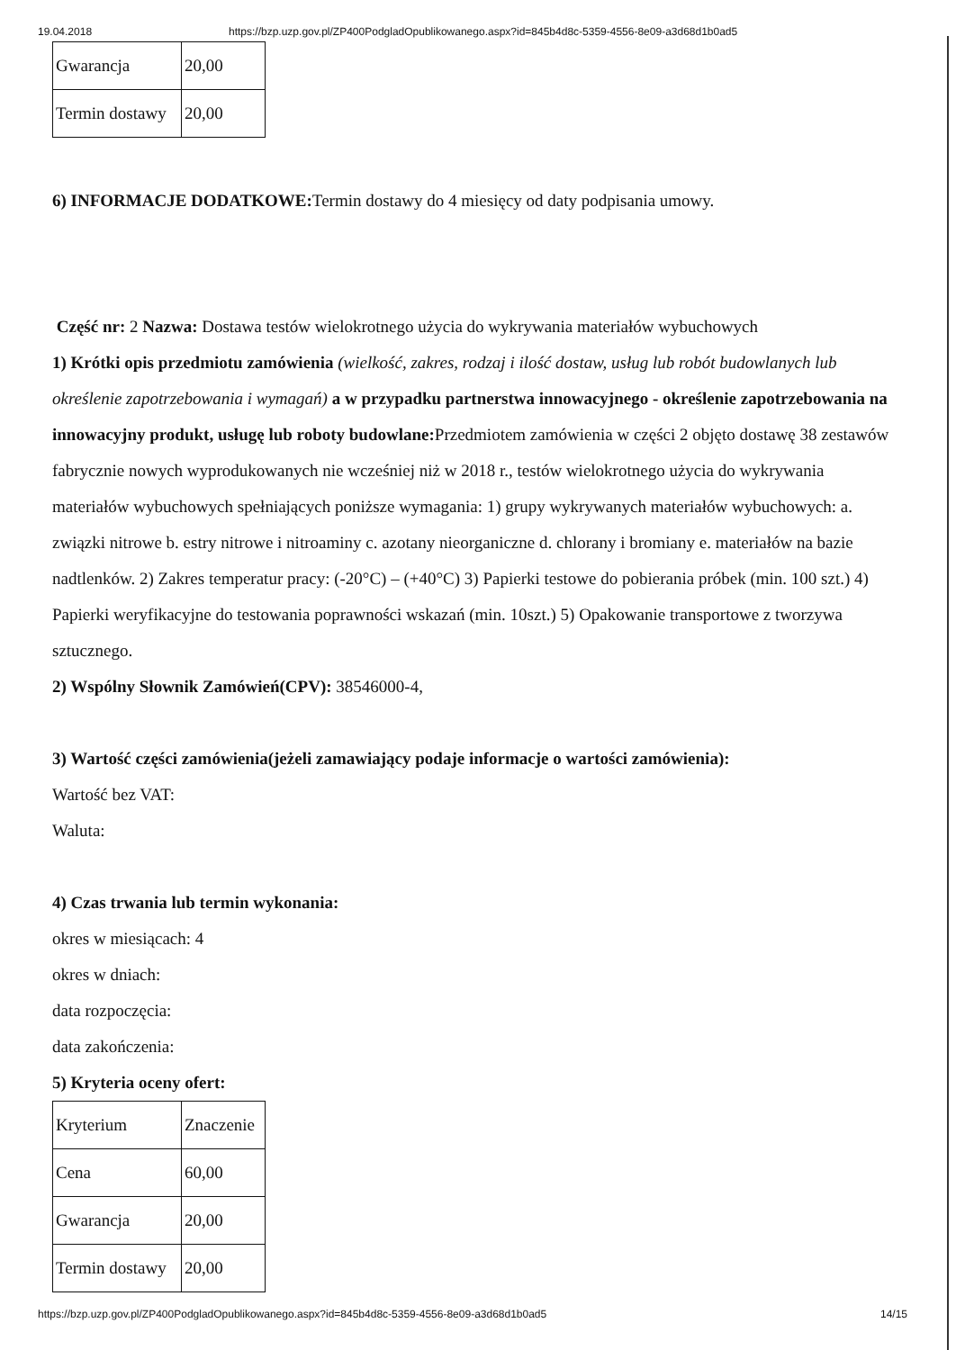19.04.2018 https://bzp.uzp.gov.pl/ZP400PodgladOpublikowanego.aspx?id=845b4d8c-5359-4556-8e09-a3d68d1b0ad5
| Gwarancja | 20,00 |
| Termin dostawy | 20,00 |
6) INFORMACJE DODATKOWE: Termin dostawy do 4 miesięcy od daty podpisania umowy.
Część nr: 2 Nazwa: Dostawa testów wielokrotnego użycia do wykrywania materiałów wybuchowych
1) Krótki opis przedmiotu zamówienia (wielkość, zakres, rodzaj i ilość dostaw, usług lub robót budowlanych lub określenie zapotrzebowania i wymagań) a w przypadku partnerstwa innowacyjnego - określenie zapotrzebowania na innowacyjny produkt, usługę lub roboty budowlane: Przedmiotem zamówienia w części 2 objęto dostawę 38 zestawów fabrycznie nowych wyprodukowanych nie wcześniej niż w 2018 r., testów wielokrotnego użycia do wykrywania materiałów wybuchowych spełniających poniższe wymagania: 1) grupy wykrywanych materiałów wybuchowych: a. związki nitrowe b. estry nitrowe i nitroaminy c. azotany nieorganiczne d. chlorany i bromiany e. materiałów na bazie nadtlenków. 2) Zakres temperatur pracy: (-20°C) – (+40°C) 3) Papierki testowe do pobierania próbek (min. 100 szt.) 4) Papierki weryfikacyjne do testowania poprawności wskazań (min. 10szt.) 5) Opakowanie transportowe z tworzywa sztucznego.
2) Wspólny Słownik Zamówień(CPV): 38546000-4,
3) Wartość części zamówienia(jeżeli zamawiający podaje informacje o wartości zamówienia):
Wartość bez VAT:
Waluta:
4) Czas trwania lub termin wykonania:
okres w miesiącach: 4
okres w dniach:
data rozpoczęcia:
data zakończenia:
5) Kryteria oceny ofert:
| Kryterium | Znaczenie |
| Cena | 60,00 |
| Gwarancja | 20,00 |
| Termin dostawy | 20,00 |
https://bzp.uzp.gov.pl/ZP400PodgladOpublikowanego.aspx?id=845b4d8c-5359-4556-8e09-a3d68d1b0ad5 14/15